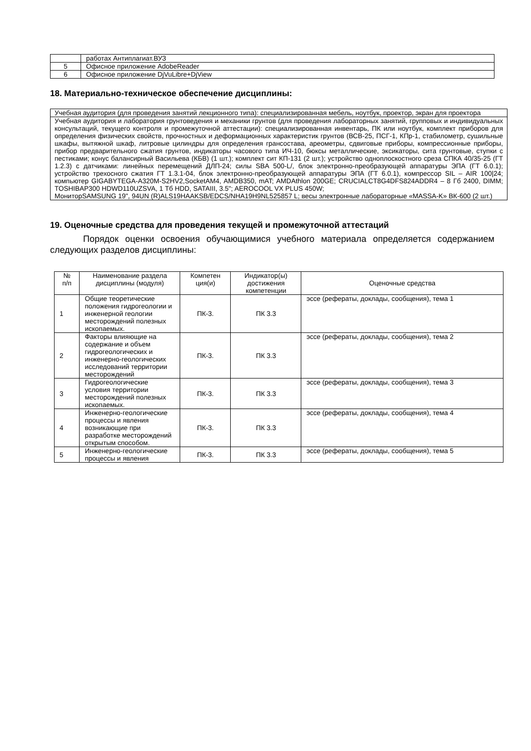| | работах Антиплагиат.ВУЗ |
| 5 | Офисное приложение AdobeReader |
| 6 | Офисное приложение DjVuLibre+DjView |
18. Материально-техническое обеспечение дисциплины:
| Учебная аудитория (для проведения занятий лекционного типа): специализированная мебель, ноутбук, проектор, экран для проектора |
| Учебная аудитория и лаборатория грунтоведения и механики грунтов (для проведения лабораторных занятий, групповых и индивидуальных консультаций, текущего контроля и промежуточной аттестации): специализированная инвентарь, ПК или ноутбук, комплект приборов для определения физических свойств, прочностных и деформационных характеристик грунтов (ВСВ-25, ПСГ-1, КПр-1, стабилометр, сушильные шкафы, вытяжной шкаф, литровые цилиндры для определения грансостава, ареометры, сдвиговые приборы, компрессионные приборы, прибор предварительного сжатия грунтов, индикаторы часового типа ИЧ-10, бюксы металлические, эксикаторы, сита грунтовые, ступки с пестиками; конус балансирный Васильева (КБВ) (1 шт.); комплект сит КП-131 (2 шт.); устройство одноплоскостного среза СПКА 40/35-25 (ГТ 1.2.3) с датчиками: линейных перемещений ДЛП-24; силы SBA 500-L/, блок электронно-преобразующей аппаратуры ЭПА (ГТ 6.0.1); устройство трехосного сжатия ГТ 1.3.1-04, блок электронно-преобразующей аппаратуры ЭПА (ГТ 6.0.1), компрессор SIL – AIR 100/24; компьютер GIGABYTEGA-A320M-S2HV2,SocketAM4, AMDB350, mAT; AMDAthlon 200GE; CRUCIALCT8G4DFS824ADDR4 – 8 Гб 2400, DIMM; TOSHIBAP300 HDWD110UZSVA, 1 Тб HDD, SATAIII, 3.5"; AEROCOOL VX PLUS 450W; МониторSAMSUNG 19", 94UN (R)ALS19HAAKSB/EDCS/NHA19H9NL525857 L; весы электронные лабораторные «MASSA-K» ВК-600 (2 шт.) |
19. Оценочные средства для проведения текущей и промежуточной аттестаций
Порядок оценки освоения обучающимися учебного материала определяется содержанием следующих разделов дисциплины:
| № п/п | Наименование раздела дисциплины (модуля) | Компетен ция(и) | Индикатор(ы) достижения компетенции | Оценочные средства |
| --- | --- | --- | --- | --- |
| 1 | Общие теоретические положения гидрогеологии и инженерной геологии месторождений полезных ископаемых. | ПК-3. | ПК 3.3 | эссе (рефераты, доклады, сообщения), тема 1 |
| 2 | Факторы влияющие на содержание и объем гидрогеологических и инженерно-геологических исследований территории месторождений | ПК-3. | ПК 3.3 | эссе (рефераты, доклады, сообщения), тема 2 |
| 3 | Гидрогеологические условия территории месторождений полезных ископаемых. | ПК-3. | ПК 3.3 | эссе (рефераты, доклады, сообщения), тема 3 |
| 4 | Инженерно-геологические процессы и явления возникающие при разработке месторождений открытым способом. | ПК-3. | ПК 3.3 | эссе (рефераты, доклады, сообщения), тема 4 |
| 5 | Инженерно-геологические процессы и явления | ПК-3. | ПК 3.3 | эссе (рефераты, доклады, сообщения), тема 5 |